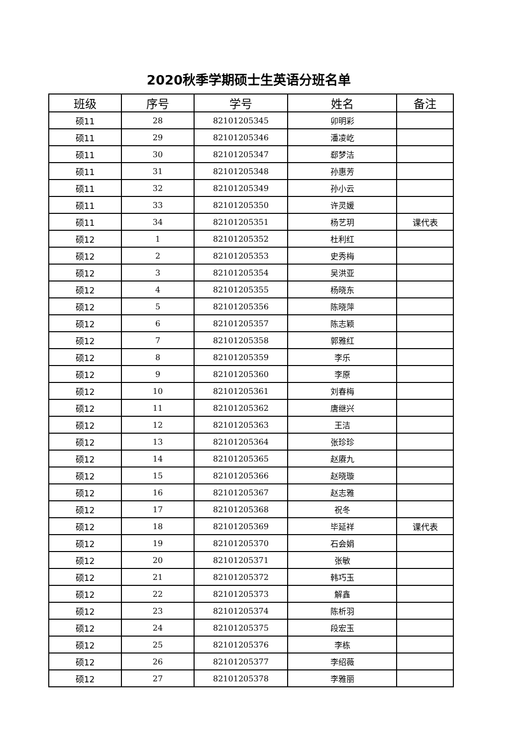2020秋季学期硕士生英语分班名单
| 班级 | 序号 | 学号 | 姓名 | 备注 |
| --- | --- | --- | --- | --- |
| 硕11 | 28 | 82101205345 | 卯明彩 | |
| 硕11 | 29 | 82101205346 | 潘凌屹 | |
| 硕11 | 30 | 82101205347 | 郄梦洁 | |
| 硕11 | 31 | 82101205348 | 孙惠芳 | |
| 硕11 | 32 | 82101205349 | 孙小云 | |
| 硕11 | 33 | 82101205350 | 许灵媛 | |
| 硕11 | 34 | 82101205351 | 杨艺玥 | 课代表 |
| 硕12 | 1 | 82101205352 | 杜利红 | |
| 硕12 | 2 | 82101205353 | 史秀梅 | |
| 硕12 | 3 | 82101205354 | 吴洪亚 | |
| 硕12 | 4 | 82101205355 | 杨晓东 | |
| 硕12 | 5 | 82101205356 | 陈晓萍 | |
| 硕12 | 6 | 82101205357 | 陈志颖 | |
| 硕12 | 7 | 82101205358 | 郭雅红 | |
| 硕12 | 8 | 82101205359 | 李乐 | |
| 硕12 | 9 | 82101205360 | 李原 | |
| 硕12 | 10 | 82101205361 | 刘春梅 | |
| 硕12 | 11 | 82101205362 | 唐继兴 | |
| 硕12 | 12 | 82101205363 | 王洁 | |
| 硕12 | 13 | 82101205364 | 张珍珍 | |
| 硕12 | 14 | 82101205365 | 赵赓九 | |
| 硕12 | 15 | 82101205366 | 赵晓璇 | |
| 硕12 | 16 | 82101205367 | 赵志雅 | |
| 硕12 | 17 | 82101205368 | 祝冬 | |
| 硕12 | 18 | 82101205369 | 毕延祥 | 课代表 |
| 硕12 | 19 | 82101205370 | 石会娟 | |
| 硕12 | 20 | 82101205371 | 张敏 | |
| 硕12 | 21 | 82101205372 | 韩巧玉 | |
| 硕12 | 22 | 82101205373 | 解鑫 | |
| 硕12 | 23 | 82101205374 | 陈析羽 | |
| 硕12 | 24 | 82101205375 | 段宏玉 | |
| 硕12 | 25 | 82101205376 | 李栋 | |
| 硕12 | 26 | 82101205377 | 李绍薇 | |
| 硕12 | 27 | 82101205378 | 李雅丽 | |